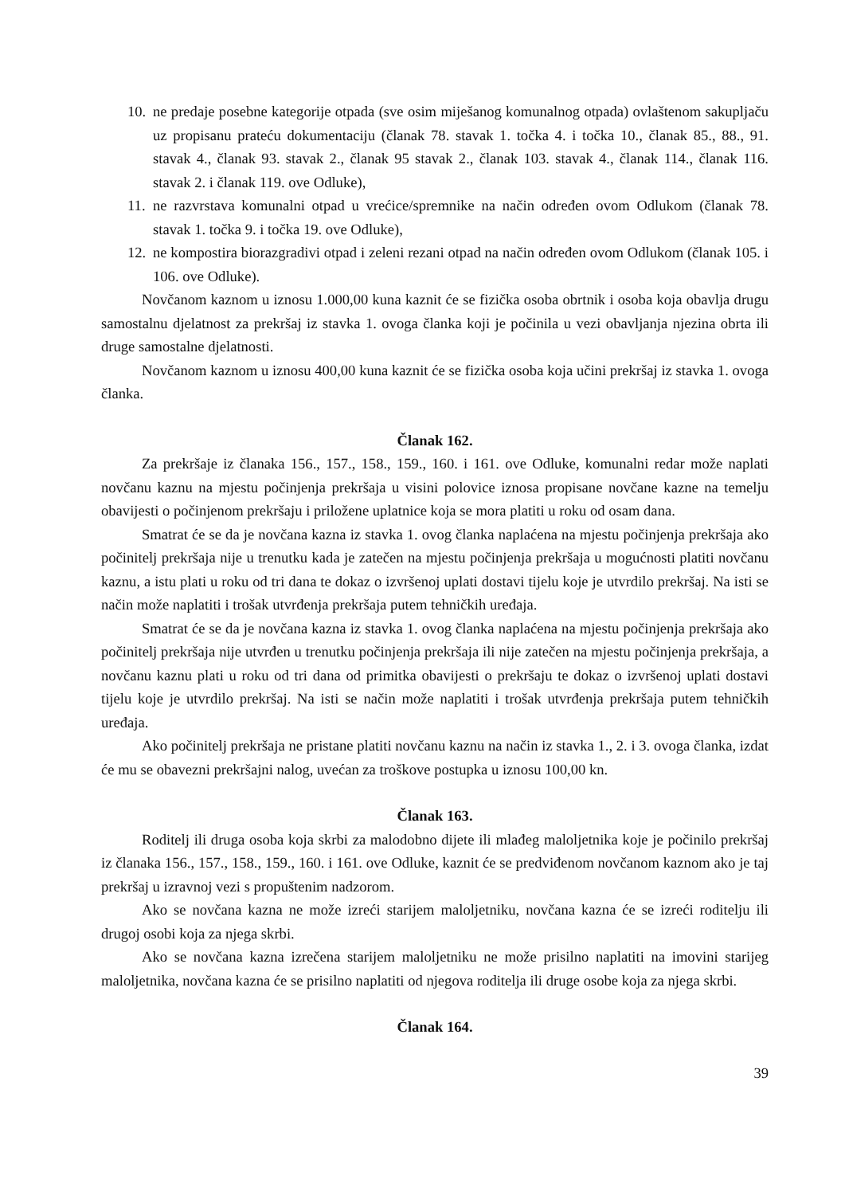10.
ne predaje posebne kategorije otpada (sve osim miješanog komunalnog otpada) ovlaštenom sakupljaču uz propisanu prateću dokumentaciju (članak 78. stavak 1. točka 4. i točka 10., članak 85., 88., 91. stavak 4., članak 93. stavak 2., članak 95 stavak 2., članak 103. stavak 4., članak 114., članak 116. stavak 2. i članak 119. ove Odluke),
11.
ne razvrstava komunalni otpad u vrećice/spremnike na način određen ovom Odlukom (članak 78. stavak 1. točka 9. i točka 19. ove Odluke),
12.
ne kompostira biorazgradivi otpad i zeleni rezani otpad na način određen ovom Odlukom (članak 105. i 106. ove Odluke).
Novčanom kaznom u iznosu 1.000,00 kuna kaznit će se fizička osoba obrtnik i osoba koja obavlja drugu samostalnu djelatnost za prekršaj iz stavka 1. ovoga članka koji je počinila u vezi obavljanja njezina obrta ili druge samostalne djelatnosti.
Novčanom kaznom u iznosu 400,00 kuna kaznit će se fizička osoba koja učini prekršaj iz stavka 1. ovoga članka.
Članak 162.
Za prekršaje iz članaka 156., 157., 158., 159., 160. i 161. ove Odluke, komunalni redar može naplati novčanu kaznu na mjestu počinjenja prekršaja u visini polovice iznosa propisane novčane kazne na temelju obavijesti o počinjenom prekršaju i priložene uplatnice koja se mora platiti u roku od osam dana.
Smatrat će se da je novčana kazna iz stavka 1. ovog članka naplaćena na mjestu počinjenja prekršaja ako počinitelj prekršaja nije u trenutku kada je zatečen na mjestu počinjenja prekršaja u mogućnosti platiti novčanu kaznu, a istu plati u roku od tri dana te dokaz o izvršenoj uplati dostavi tijelu koje je utvrdilo prekršaj. Na isti se način može naplatiti i trošak utvrđenja prekršaja putem tehničkih uređaja.
Smatrat će se da je novčana kazna iz stavka 1. ovog članka naplaćena na mjestu počinjenja prekršaja ako počinitelj prekršaja nije utvrđen u trenutku počinjenja prekršaja ili nije zatečen na mjestu počinjenja prekršaja, a novčanu kaznu plati u roku od tri dana od primitka obavijesti o prekršaju te dokaz o izvršenoj uplati dostavi tijelu koje je utvrdilo prekršaj. Na isti se način može naplatiti i trošak utvrđenja prekršaja putem tehničkih uređaja.
Ako počinitelj prekršaja ne pristane platiti novčanu kaznu na način iz stavka 1., 2. i 3. ovoga članka, izdat će mu se obavezni prekršajni nalog, uvećan za troškove postupka u iznosu 100,00 kn.
Članak 163.
Roditelj ili druga osoba koja skrbi za malodobno dijete ili mlađeg maloljetnika koje je počinilo prekršaj iz članaka 156., 157., 158., 159., 160. i 161. ove Odluke, kaznit će se predviđenom novčanom kaznom ako je taj prekršaj u izravnoj vezi s propuštenim nadzorom.
Ako se novčana kazna ne može izreći starijem maloljetniku, novčana kazna će se izreći roditelju ili drugoj osobi koja za njega skrbi.
Ako se novčana kazna izrečena starijem maloljetniku ne može prisilno naplatiti na imovini starijeg maloljetnika, novčana kazna će se prisilno naplatiti od njegova roditelja ili druge osobe koja za njega skrbi.
Članak 164.
39